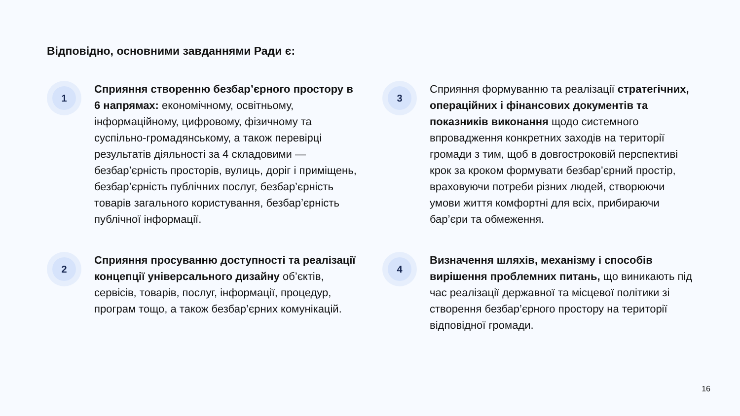Відповідно, основними завданнями Ради є:
1
Сприяння створенню безбар’єрного простору в 6 напрямах: економічному, освітньому, інформаційному, цифровому, фізичному та суспільно-громадянському, а також перевірці результатів діяльності за 4 складовими — безбар’єрність просторів, вулиць, доріг і приміщень, безбар’єрність публічних послуг, безбар’єрність товарів загального користування, безбар’єрність публічної інформації.
3
Сприяння формуванню та реалізації стратегічних, операційних і фінансових документів та показників виконання щодо системного впровадження конкретних заходів на території громади з тим, щоб в довгостроковій перспективі крок за кроком формувати безбар’єрний простір, враховуючи потреби різних людей, створюючи умови життя комфортні для всіх, прибираючи бар’єри та обмеження.
2
Сприяння просуванню доступності та реалізації концепції універсального дизайну об’єктів, сервісів, товарів, послуг, інформації, процедур, програм тощо, а також безбар’єрних комунікацій.
4
Визначення шляхів, механізму і способів вирішення проблемних питань, що виникають під час реалізації державної та місцевої політики зі створення безбар’єрного простору на території відповідної громади.
16